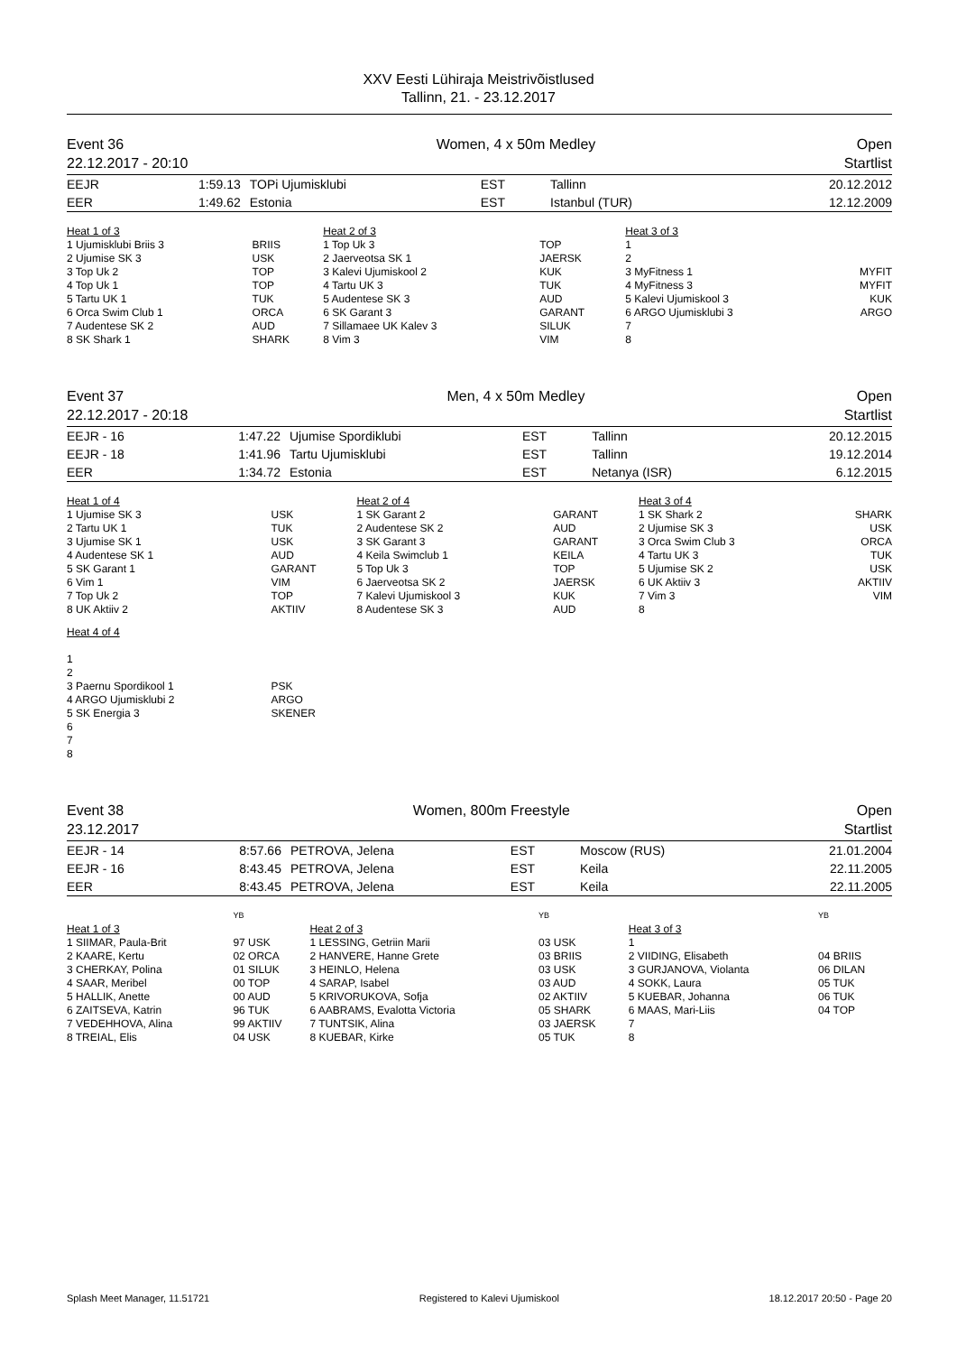XXV Eesti Lühiraja Meistrivõistlused
Tallinn, 21. - 23.12.2017
Event 36
22.12.2017 - 20:10
Women, 4 x 50m Medley Open
Startlist
| EEJR | 1:59.13 | TOPi Ujumisklubi | EST | Tallinn | 20.12.2012 |
| EER | 1:49.62 | Estonia | EST | Istanbul (TUR) | 12.12.2009 |
| Heat 1 of 3 | | Heat 2 of 3 | | Heat 3 of 3 | |
| 1 Ujumisklubi Briis 3 2 Ujumise SK 3 3 Top Uk 2 4 Top Uk 1 5 Tartu UK 1 6 Orca Swim Club 1 7 Audentese SK 2 8 SK Shark 1 | BRIIS USK TOP TOP TUK ORCA AUD SHARK | 1 Top Uk 3 2 Jaerveotsa SK 1 3 Kalevi Ujumiskool 2 4 Tartu UK 3 5 Audentese SK 3 6 SK Garant 3 7 Sillamaee UK Kalev 3 8 Vim 3 | TOP JAERSK KUK TUK AUD GARANT SILUK VIM | 1 2 3 MyFitness 1 4 MyFitness 3 5 Kalevi Ujumiskool 3 6 ARGO Ujumisklubi 3 7 8 | MYFIT MYFIT KUK ARGO |
Event 37
22.12.2017 - 20:18
Men, 4 x 50m Medley Open
Startlist
| EEJR - 16 | 1:47.22 | Ujumise Spordiklubi | EST | Tallinn | 20.12.2015 |
| EEJR - 18 | 1:41.96 | Tartu Ujumisklubi | EST | Tallinn | 19.12.2014 |
| EER | 1:34.72 | Estonia | EST | Netanya (ISR) | 6.12.2015 |
| Heat 1 of 4 | | Heat 2 of 4 | | Heat 3 of 4 | |
| 1 Ujumise SK 3 2 Tartu UK 1 3 Ujumise SK 1 4 Audentese SK 1 5 SK Garant 1 6 Vim 1 7 Top Uk 2 8 UK Aktiiv 2 | USK TUK USK AUD GARANT VIM TOP AKTIIV | 1 SK Garant 2 2 Audentese SK 2 3 SK Garant 3 4 Keila Swimclub 1 5 Top Uk 3 6 Jaerveotsa SK 2 7 Kalevi Ujumiskool 3 8 Audentese SK 3 | GARANT AUD GARANT KEILA TOP JAERSK KUK AUD | 1 SK Shark 2 2 Ujumise SK 3 3 Orca Swim Club 3 4 Tartu UK 3 5 Ujumise SK 2 6 UK Aktiiv 3 7 Vim 3 8 | SHARK USK ORCA TUK USK AKTIIV VIM |
| Heat 4 of 4 1 2 3 Paernu Spordikool 1 4 ARGO Ujumisklubi 2 5 SK Energia 3 6 7 8 | PSK ARGO SKENER | | | | |
Event 38
23.12.2017
Women, 800m Freestyle Open
Startlist
| EEJR - 14 | 8:57.66 | PETROVA, Jelena | EST | Moscow (RUS) | 21.01.2004 |
| EEJR - 16 | 8:43.45 | PETROVA, Jelena | EST | Keila | 22.11.2005 |
| EER | 8:43.45 | PETROVA, Jelena | EST | Keila | 22.11.2005 |
| | YB | | YB | | YB |
| Heat 1 of 3 | | Heat 2 of 3 | | Heat 3 of 3 | |
| 1 SIIMAR, Paula-Brit 2 KAARE, Kertu 3 CHERKAY, Polina 4 SAAR, Meribel 5 HALLIK, Anette 6 ZAITSEVA, Katrin 7 VEDEHHOVA, Alina 8 TREIAL, Elis | 97 USK 02 ORCA 01 SILUK 00 TOP 00 AUD 96 TUK 99 AKTIIV 04 USK | 1 LESSING, Getriin Marii 2 HANVERE, Hanne Grete 3 HEINLO, Helena 4 SARAP, Isabel 5 KRIVORUKOVA, Sofja 6 AABRAMS, Evalotta Victoria 7 TUNTSIK, Alina 8 KUEBAR, Kirke | 03 USK 03 BRIIS 03 USK 03 AUD 02 AKTIIV 05 SHARK 03 JAERSK 05 TUK | 1 2 VIIDING, Elisabeth 3 GURJANOVA, Violanta 4 SOKK, Laura 5 KUEBAR, Johanna 6 MAAS, Mari-Liis 7 8 | 04 BRIIS 06 DILAN 05 TUK 06 TUK 04 TOP |
Splash Meet Manager, 11.51721 Registered to Kalevi Ujumiskool 18.12.2017 20:50 - Page 20